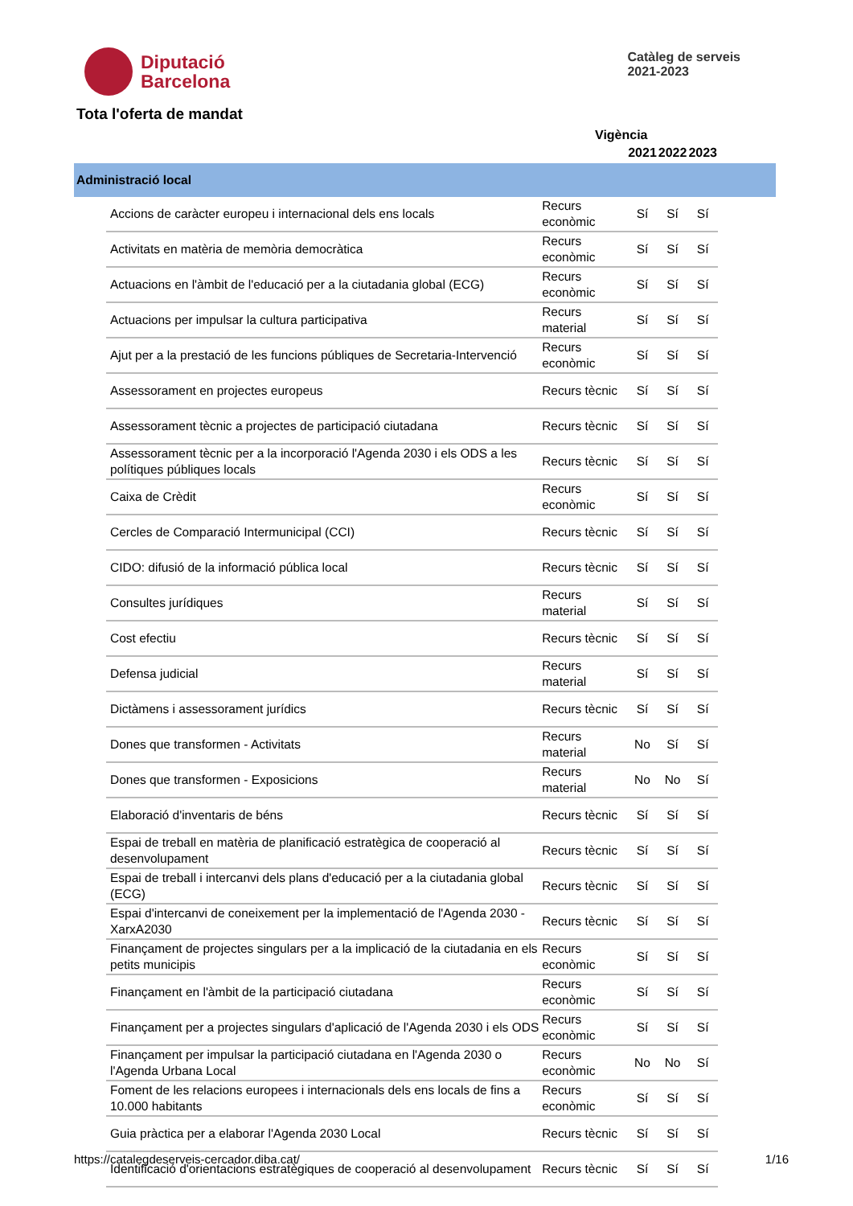Diputació
Barcelona
Catàleg de serveis
2021-2023
Tota l'oferta de mandat
Vigència
| | | | 2021 | 2022 | 2023 | |
| --- | --- | --- | --- | --- | --- | --- |
| Administració local | | | | | | |
| | Accions de caràcter europeu i internacional dels ens locals | Recurs econòmic | Sí | Sí | Sí | |
| | Activitats en matèria de memòria democràtica | Recurs econòmic | Sí | Sí | Sí | |
| | Actuacions en l'àmbit de l'educació per a la ciutadania global (ECG) | Recurs econòmic | Sí | Sí | Sí | |
| | Actuacions per impulsar la cultura participativa | Recurs material | Sí | Sí | Sí | |
| | Ajut per a la prestació de les funcions públiques de Secretaria-Intervenció | Recurs econòmic | Sí | Sí | Sí | |
| | Assessorament en projectes europeus | Recurs tècnic | Sí | Sí | Sí | |
| | Assessorament tècnic a projectes de participació ciutadana | Recurs tècnic | Sí | Sí | Sí | |
| | Assessorament tècnic per a la incorporació l'Agenda 2030 i els ODS a les polítiques públiques locals | Recurs tècnic | Sí | Sí | Sí | |
| | Caixa de Crèdit | Recurs econòmic | Sí | Sí | Sí | |
| | Cercles de Comparació Intermunicipal (CCI) | Recurs tècnic | Sí | Sí | Sí | |
| | CIDO: difusió de la informació pública local | Recurs tècnic | Sí | Sí | Sí | |
| | Consultes jurídiques | Recurs material | Sí | Sí | Sí | |
| | Cost efectiu | Recurs tècnic | Sí | Sí | Sí | |
| | Defensa judicial | Recurs material | Sí | Sí | Sí | |
| | Dictàmens i assessorament jurídics | Recurs tècnic | Sí | Sí | Sí | |
| | Dones que transformen - Activitats | Recurs material | No | Sí | Sí | |
| | Dones que transformen - Exposicions | Recurs material | No | No | Sí | |
| | Elaboració d'inventaris de béns | Recurs tècnic | Sí | Sí | Sí | |
| | Espai de treball en matèria de planificació estratègica de cooperació al desenvolupament | Recurs tècnic | Sí | Sí | Sí | |
| | Espai de treball i intercanvi dels plans d'educació per a la ciutadania global (ECG) | Recurs tècnic | Sí | Sí | Sí | |
| | Espai d'intercanvi de coneixement per la implementació de l'Agenda 2030 - XarxA2030 | Recurs tècnic | Sí | Sí | Sí | |
| | Finançament de projectes singulars per a la implicació de la ciutadania en els petits municipis | Recurs econòmic | Sí | Sí | Sí | |
| | Finançament en l'àmbit de la participació ciutadana | Recurs econòmic | Sí | Sí | Sí | |
| | Finançament per a projectes singulars d'aplicació de l'Agenda 2030 i els ODS | Recurs econòmic | Sí | Sí | Sí | |
| | Finançament per impulsar la participació ciutadana en l'Agenda 2030 o l'Agenda Urbana Local | Recurs econòmic | No | No | Sí | |
| | Foment de les relacions europees i internacionals dels ens locals de fins a 10.000 habitants | Recurs econòmic | Sí | Sí | Sí | |
| | Guia pràctica per a elaborar l'Agenda 2030 Local | Recurs tècnic | Sí | Sí | Sí | |
| | Identificació d'orientacions estratègiques de cooperació al desenvolupament | Recurs tècnic | Sí | Sí | Sí | |
https://catalegdeserveis-cercador.diba.cat/ 1/16